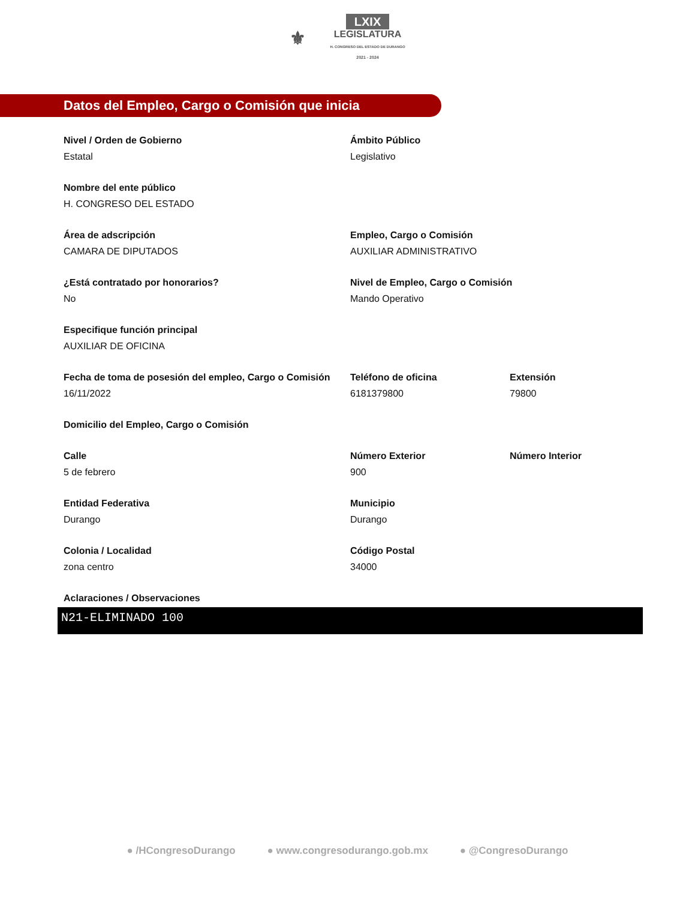⚜ LXIX
LEGISLATURA
H. CONGRESO DEL ESTADO DE DURANGO
2021 - 2024
Datos del Empleo, Cargo o Comisión que inicia
Nivel / Orden de Gobierno
Estatal
Ámbito Público
Legislativo
Nombre del ente público
H. CONGRESO DEL ESTADO
Área de adscripción
CAMARA DE DIPUTADOS
Empleo, Cargo o Comisión
AUXILIAR ADMINISTRATIVO
¿Está contratado por honorarios?
No
Nivel de Empleo, Cargo o Comisión
Mando Operativo
Especifique función principal
AUXILIAR DE OFICINA
Fecha de toma de posesión del empleo, Cargo o Comisión
16/11/2022
Teléfono de oficina
6181379800
Extensión
79800
Domicilio del Empleo, Cargo o Comisión
Calle
5 de febrero
Número Exterior
900
Número Interior
Entidad Federativa
Durango
Municipio
Durango
Colonia / Localidad
zona centro
Código Postal
34000
Aclaraciones / Observaciones
N21-ELIMINADO 100
● /HCongresoDurango ● www.congresodurango.gob.mx ● @CongresoDurango